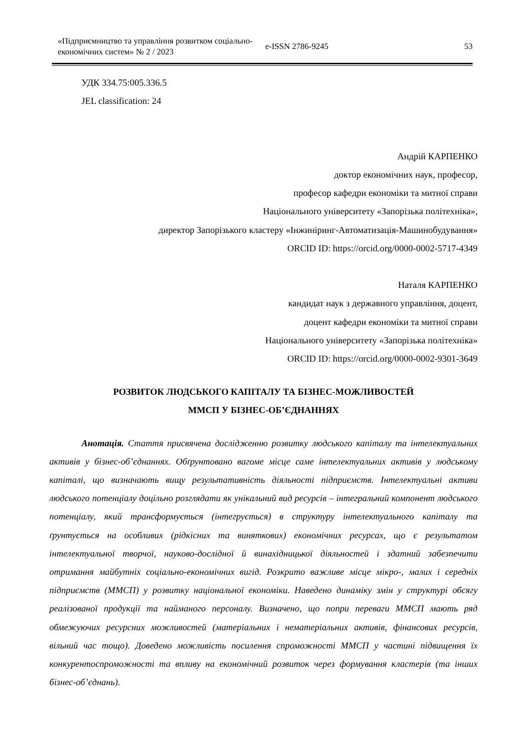«Підприємництво та управління розвитком соціально-економічних систем» № 2 / 2023
e-ISSN 2786-9245 53
УДК 334.75:005.336.5
JEL classification: 24
Андрій КАРПЕНКО
доктор економічних наук, професор,
професор кафедри економіки та митної справи
Національного університету «Запорізька політехніка»,
директор Запорізького кластеру «Інжиніринг-Автоматизація-Машинобудування»
ORCID ID: https://orcid.org/0000-0002-5717-4349
Наталя КАРПЕНКО
кандидат наук з державного управління, доцент,
доцент кафедри економіки та митної справи
Національного університету «Запорізька політехніка»
ORCID ID: https://orcid.org/0000-0002-9301-3649
РОЗВИТОК ЛЮДСЬКОГО КАПІТАЛУ ТА БІЗНЕС-МОЖЛИВОСТЕЙ
ММСП У БІЗНЕС-ОБ’ЄДНАННЯХ
Анотація. Стаття присвячена дослідженню розвитку людського капіталу та інтелектуальних активів у бізнес-об’єднаннях. Обґрунтовано вагоме місце саме інтелектуальних активів у людському капіталі, що визначають вищу результативність діяльності підприємств. Інтелектуальні активи людського потенціалу доцільно розглядати як унікальний вид ресурсів – інтегральний компонент людського потенціалу, який трансформується (інтегрується) в структуру інтелектуального капіталу та ґрунтується на особливих (рідкісних та виняткових) економічних ресурсах, що є результатом інтелектуальної творчої, науково-дослідної й винахідницької діяльностей і здатний забезпечити отримання майбутніх соціально-економічних вигід. Розкрито важливе місце мікро-, малих і середніх підприємств (ММСП) у розвитку національної економіки. Наведено динаміку змін у структурі обсягу реалізованої продукції та найманого персоналу. Визначено, що попри переваги ММСП мають ряд обмежуючих ресурсних можливостей (матеріальних і нематеріальних активів, фінансових ресурсів, вільний час тощо). Доведено можливість посилення спроможності ММСП у частині підвищення їх конкурентоспроможності та впливу на економічний розвиток через формування кластерів (та інших бізнес-об’єднань).